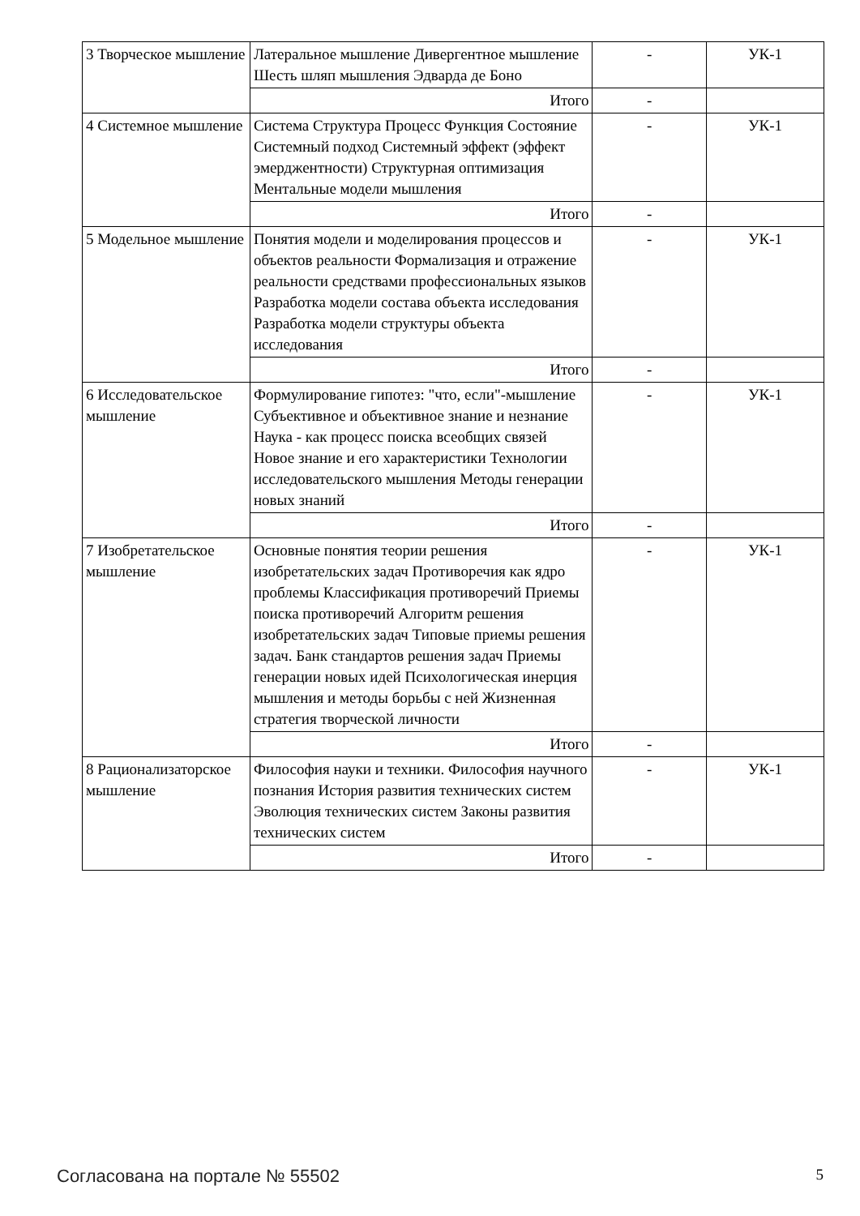| 3 Творческое мышление | Латеральное мышление Дивергентное мышление Шесть шляп мышления Эдварда де Боно | - | УК-1 |
| | Итого | - | |
| 4 Системное мышление | Система Структура Процесс Функция Состояние Системный подход Системный эффект (эффект эмерджентности) Структурная оптимизация Ментальные модели мышления | - | УК-1 |
| | Итого | - | |
| 5 Модельное мышление | Понятия модели и моделирования процессов и объектов реальности Формализация и отражение реальности средствами профессиональных языков Разработка модели состава объекта исследования Разработка модели структуры объекта исследования | - | УК-1 |
| | Итого | - | |
| 6 Исследовательское мышление | Формулирование гипотез: "что, если"-мышление Субъективное и объективное знание и незнание Наука - как процесс поиска всеобщих связей Новое знание и его характеристики Технологии исследовательского мышления Методы генерации новых знаний | - | УК-1 |
| | Итого | - | |
| 7 Изобретательское мышление | Основные понятия теории решения изобретательских задач Противоречия как ядро проблемы Классификация противоречий Приемы поиска противоречий Алгоритм решения изобретательских задач Типовые приемы решения задач. Банк стандартов решения задач Приемы генерации новых идей Психологическая инерция мышления и методы борьбы с ней Жизненная стратегия творческой личности | - | УК-1 |
| | Итого | - | |
| 8 Рационализаторское мышление | Философия науки и техники. Философия научного познания История развития технических систем Эволюция технических систем Законы развития технических систем | - | УК-1 |
| | Итого | - | |
Согласована на портале № 55502 5